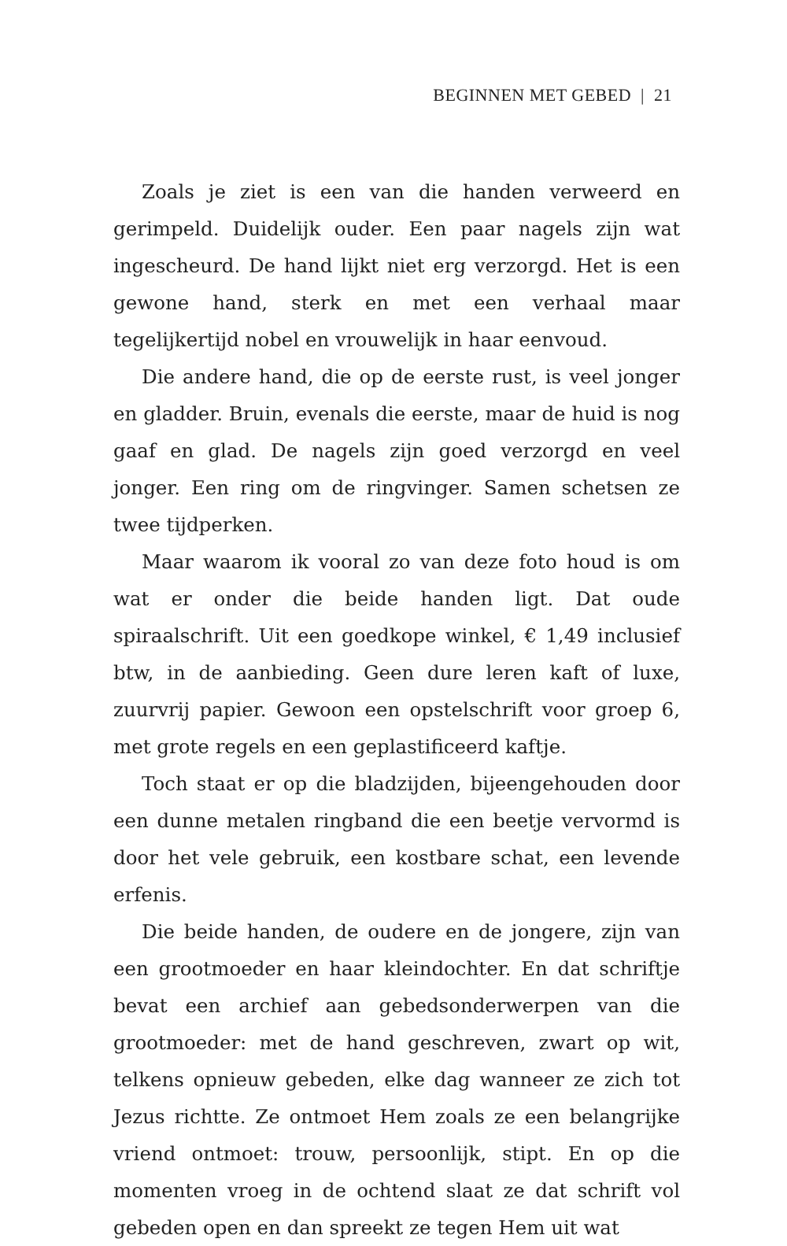BEGINNEN MET GEBED | 21
Zoals je ziet is een van die handen verweerd en gerimpeld. Duidelijk ouder. Een paar nagels zijn wat ingescheurd. De hand lijkt niet erg verzorgd. Het is een gewone hand, sterk en met een verhaal maar tegelijkertijd nobel en vrouwelijk in haar een­voud.
Die andere hand, die op de eerste rust, is veel jonger en gladder. Bruin, evenals die eerste, maar de huid is nog gaaf en glad. De nagels zijn goed verzorgd en veel jonger. Een ring om de ringvinger. Samen schetsen ze twee tijdperken.
Maar waarom ik vooral zo van deze foto houd is om wat er onder die beide handen ligt. Dat oude spiraalschrift. Uit een goedkope winkel, € 1,49 inclusief btw, in de aanbieding. Geen dure leren kaft of luxe, zuurvrij papier. Gewoon een opstel­schrift voor groep 6, met grote regels en een geplastificeerd kaftje.
Toch staat er op die bladzijden, bijeengehouden door een dunne metalen ringband die een beetje vervormd is door het vele gebruik, een kostbare schat, een levende erfenis.
Die beide handen, de oudere en de jongere, zijn van een grootmoeder en haar kleindochter. En dat schriftje bevat een archief aan gebedsonderwerpen van die grootmoeder: met de hand geschreven, zwart op wit, telkens opnieuw gebeden, elke dag wanneer ze zich tot Jezus richtte. Ze ontmoet Hem zoals ze een belangrijke vriend ontmoet: trouw, persoonlijk, stipt. En op die momenten vroeg in de ochtend slaat ze dat schrift vol gebeden open en dan spreekt ze tegen Hem uit wat